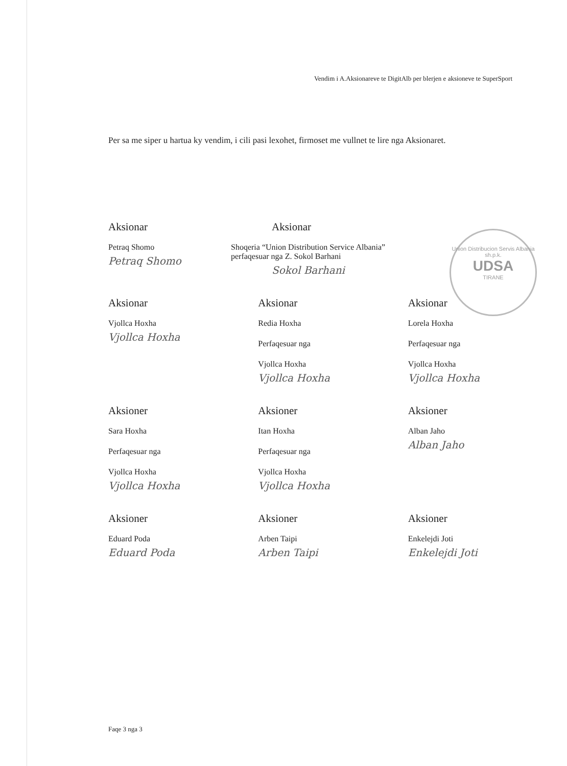Vendim i A.Aksionareve te DigitAlb per blerjen e aksioneve te SuperSport
Per sa me siper u hartua ky vendim, i cili pasi lexohet, firmoset me vullnet te lire nga Aksionaret.
Union Distribucion Servis Albania sh.p.k.
UDSA
TIRANE
Aksionar
Petraq Shomo
Petraq Shomo
Aksionar
Shoqeria “Union Distribution Service Albania”
perfaqesuar nga Z. Sokol Barhani
Sokol Barhani
Aksionar
Vjollca Hoxha
Vjollca Hoxha
Aksionar
Redia Hoxha
Perfaqesuar nga
Vjollca Hoxha
Vjollca Hoxha
Aksionar
Lorela Hoxha
Perfaqesuar nga
Vjollca Hoxha
Vjollca Hoxha
Aksioner
Sara Hoxha
Perfaqesuar nga
Vjollca Hoxha
Vjollca Hoxha
Aksioner
Itan Hoxha
Perfaqesuar nga
Vjollca Hoxha
Vjollca Hoxha
Aksioner
Alban Jaho
Alban Jaho
Aksioner
Eduard Poda
Eduard Poda
Aksioner
Arben Taipi
Arben Taipi
Aksioner
Enkelejdi Joti
Enkelejdi Joti
Faqe 3 nga 3